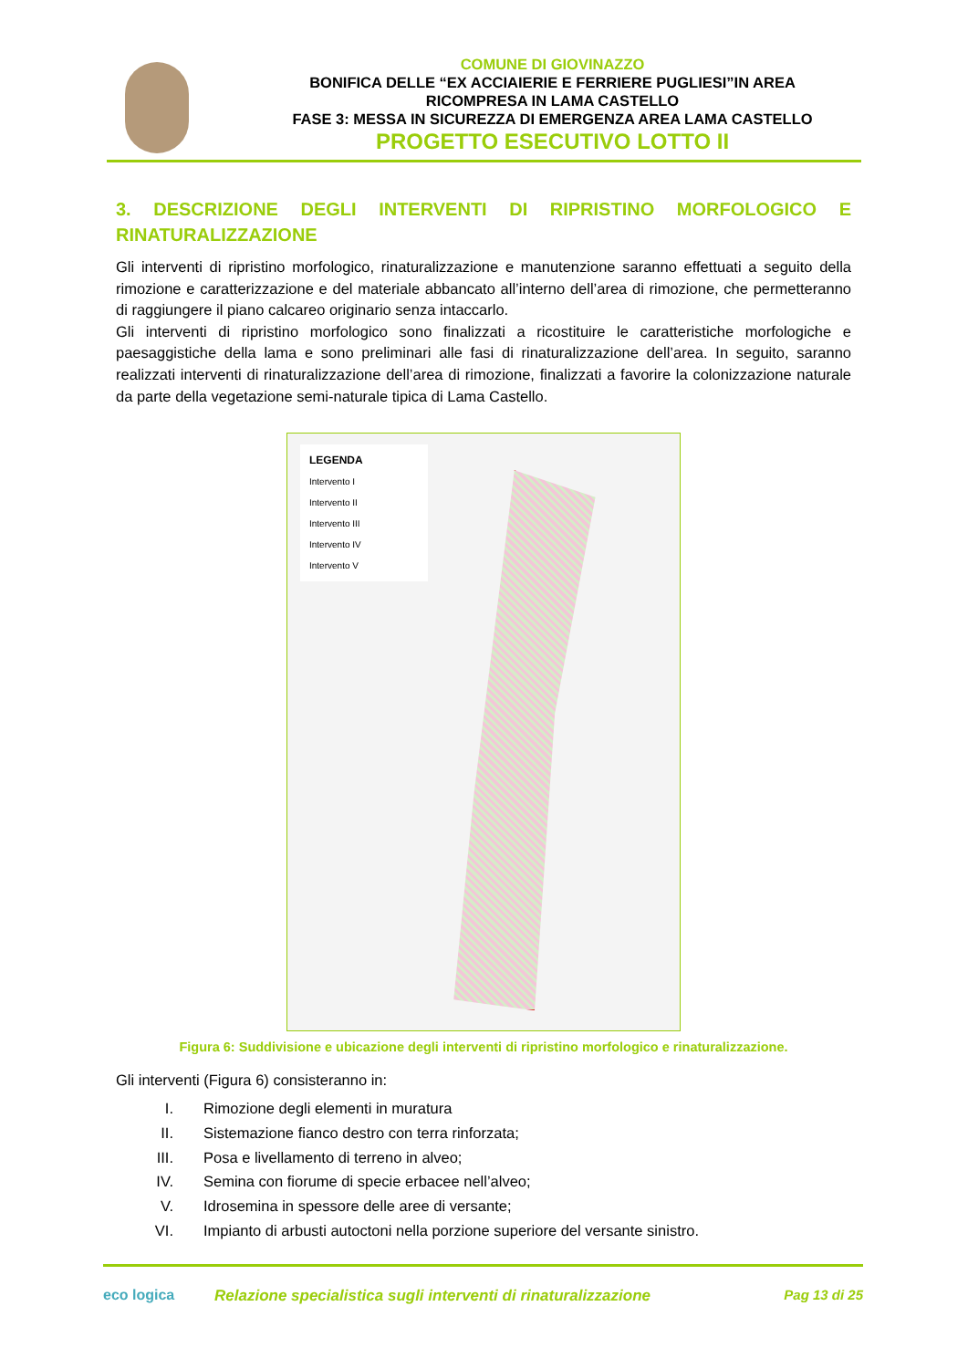COMUNE DI GIOVINAZZO
BONIFICA DELLE “EX ACCIAIERIE E FERRIERE PUGLIESI”IN AREA
RICOMPRESA IN LAMA CASTELLO
FASE 3: MESSA IN SICUREZZA DI EMERGENZA AREA LAMA CASTELLO
PROGETTO ESECUTIVO LOTTO II
3. DESCRIZIONE DEGLI INTERVENTI DI RIPRISTINO MORFOLOGICO E RINATURALIZZAZIONE
Gli interventi di ripristino morfologico, rinaturalizzazione e manutenzione saranno effettuati a seguito della rimozione e caratterizzazione e del materiale abbancato all’interno dell’area di rimozione, che permetteranno di raggiungere il piano calcareo originario senza intaccarlo.
Gli interventi di ripristino morfologico sono finalizzati a ricostituire le caratteristiche morfologiche e paesaggistiche della lama e sono preliminari alle fasi di rinaturalizzazione dell’area. In seguito, saranno realizzati interventi di rinaturalizzazione dell’area di rimozione, finalizzati a favorire la colonizzazione naturale da parte della vegetazione semi-naturale tipica di Lama Castello.
LEGENDA
Intervento I
Intervento II
Intervento III
Intervento IV
Intervento V
Figura 6: Suddivisione e ubicazione degli interventi di ripristino morfologico e rinaturalizzazione.
Gli interventi (Figura 6) consisteranno in:
I. Rimozione degli elementi in muratura
II. Sistemazione fianco destro con terra rinforzata;
III. Posa e livellamento di terreno in alveo;
IV. Semina con fiorume di specie erbacee nell’alveo;
V. Idrosemina in spessore delle aree di versante;
VI. Impianto di arbusti autoctoni nella porzione superiore del versante sinistro.
eco logica Relazione specialistica sugli interventi di rinaturalizzazione Pag 13 di 25